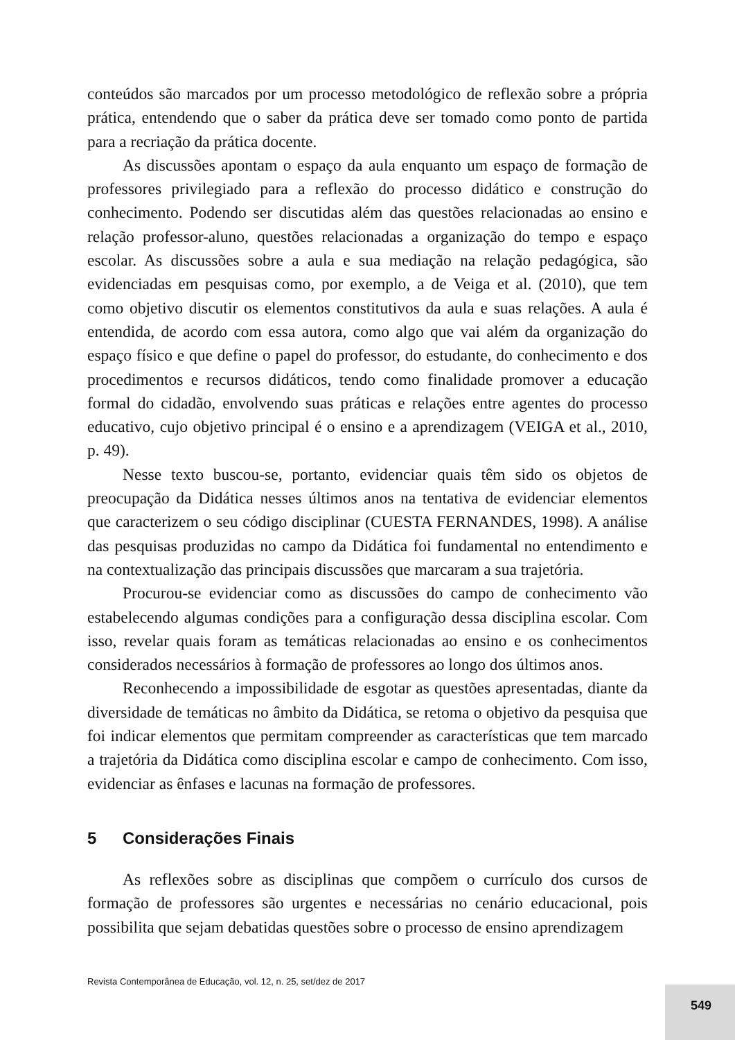conteúdos são marcados por um processo metodológico de reflexão sobre a própria prática, entendendo que o saber da prática deve ser tomado como ponto de partida para a recriação da prática docente.
As discussões apontam o espaço da aula enquanto um espaço de formação de professores privilegiado para a reflexão do processo didático e construção do conhecimento. Podendo ser discutidas além das questões relacionadas ao ensino e relação professor-aluno, questões relacionadas a organização do tempo e espaço escolar. As discussões sobre a aula e sua mediação na relação pedagógica, são evidenciadas em pesquisas como, por exemplo, a de Veiga et al. (2010), que tem como objetivo discutir os elementos constitutivos da aula e suas relações. A aula é entendida, de acordo com essa autora, como algo que vai além da organização do espaço físico e que define o papel do professor, do estudante, do conhecimento e dos procedimentos e recursos didáticos, tendo como finalidade promover a educação formal do cidadão, envolvendo suas práticas e relações entre agentes do processo educativo, cujo objetivo principal é o ensino e a aprendizagem (VEIGA et al., 2010, p. 49).
Nesse texto buscou-se, portanto, evidenciar quais têm sido os objetos de preocupação da Didática nesses últimos anos na tentativa de evidenciar elementos que caracterizem o seu código disciplinar (CUESTA FERNANDES, 1998). A análise das pesquisas produzidas no campo da Didática foi fundamental no entendimento e na contextualização das principais discussões que marcaram a sua trajetória.
Procurou-se evidenciar como as discussões do campo de conhecimento vão estabelecendo algumas condições para a configuração dessa disciplina escolar. Com isso, revelar quais foram as temáticas relacionadas ao ensino e os conhecimentos considerados necessários à formação de professores ao longo dos últimos anos.
Reconhecendo a impossibilidade de esgotar as questões apresentadas, diante da diversidade de temáticas no âmbito da Didática, se retoma o objetivo da pesquisa que foi indicar elementos que permitam compreender as características que tem marcado a trajetória da Didática como disciplina escolar e campo de conhecimento. Com isso, evidenciar as ênfases e lacunas na formação de professores.
5 Considerações Finais
As reflexões sobre as disciplinas que compõem o currículo dos cursos de formação de professores são urgentes e necessárias no cenário educacional, pois possibilita que sejam debatidas questões sobre o processo de ensino aprendizagem
Revista Contemporânea de Educação, vol. 12, n. 25, set/dez de 2017
549